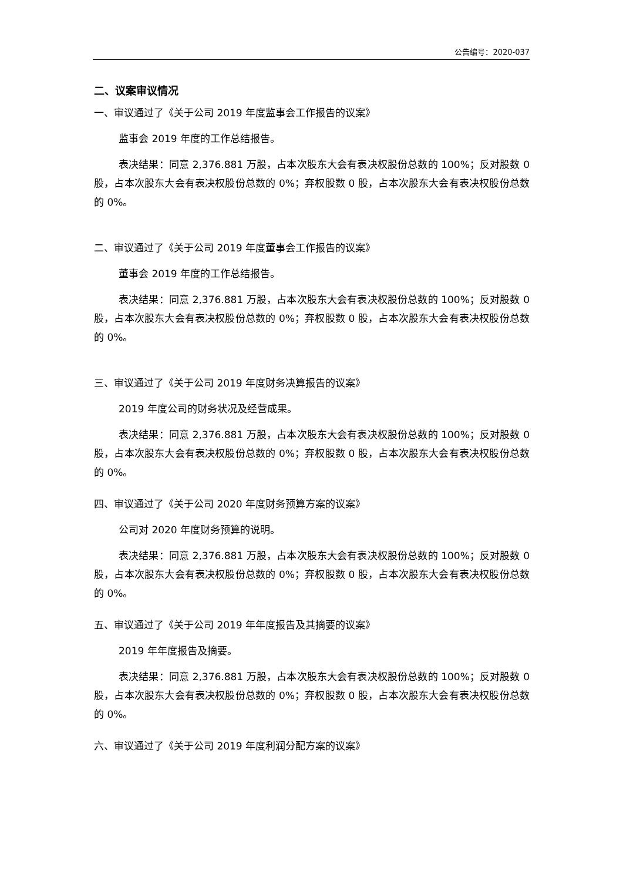公告编号：2020-037
二、议案审议情况
一、审议通过了《关于公司 2019 年度监事会工作报告的议案》
监事会 2019 年度的工作总结报告。
表决结果：同意 2,376.881 万股，占本次股东大会有表决权股份总数的 100%；反对股数 0 股，占本次股东大会有表决权股份总数的 0%；弃权股数 0 股，占本次股东大会有表决权股份总数的 0%。
二、审议通过了《关于公司 2019 年度董事会工作报告的议案》
董事会 2019 年度的工作总结报告。
表决结果：同意 2,376.881 万股，占本次股东大会有表决权股份总数的 100%；反对股数 0 股，占本次股东大会有表决权股份总数的 0%；弃权股数 0 股，占本次股东大会有表决权股份总数的 0%。
三、审议通过了《关于公司 2019 年度财务决算报告的议案》
2019 年度公司的财务状况及经营成果。
表决结果：同意 2,376.881 万股，占本次股东大会有表决权股份总数的 100%；反对股数 0 股，占本次股东大会有表决权股份总数的 0%；弃权股数 0 股，占本次股东大会有表决权股份总数的 0%。
四、审议通过了《关于公司 2020 年度财务预算方案的议案》
公司对 2020 年度财务预算的说明。
表决结果：同意 2,376.881 万股，占本次股东大会有表决权股份总数的 100%；反对股数 0 股，占本次股东大会有表决权股份总数的 0%；弃权股数 0 股，占本次股东大会有表决权股份总数的 0%。
五、审议通过了《关于公司 2019 年年度报告及其摘要的议案》
2019 年年度报告及摘要。
表决结果：同意 2,376.881 万股，占本次股东大会有表决权股份总数的 100%；反对股数 0 股，占本次股东大会有表决权股份总数的 0%；弃权股数 0 股，占本次股东大会有表决权股份总数的 0%。
六、审议通过了《关于公司 2019 年度利润分配方案的议案》